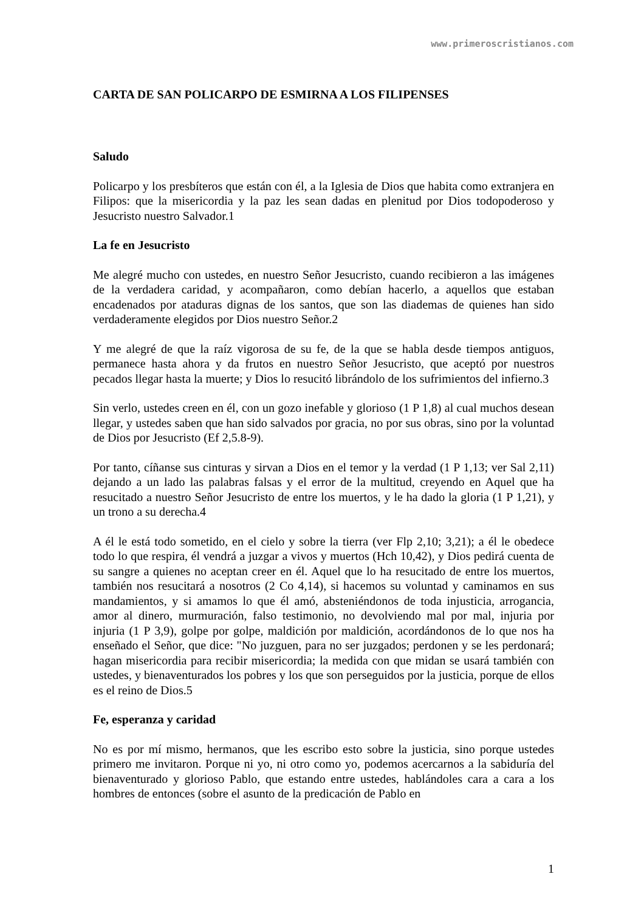www.primeroscristianos.com
CARTA DE SAN POLICARPO DE ESMIRNA A LOS FILIPENSES
Saludo
Policarpo y los presbíteros que están con él, a la Iglesia de Dios que habita como extranjera en Filipos: que la misericordia y la paz les sean dadas en plenitud por Dios todopoderoso y Jesucristo nuestro Salvador.1
La fe en Jesucristo
Me alegré mucho con ustedes, en nuestro Señor Jesucristo, cuando recibieron a las imágenes de la verdadera caridad, y acompañaron, como debían hacerlo, a aquellos que estaban encadenados por ataduras dignas de los santos, que son las diademas de quienes han sido verdaderamente elegidos por Dios nuestro Señor.2
Y me alegré de que la raíz vigorosa de su fe, de la que se habla desde tiempos antiguos, permanece hasta ahora y da frutos en nuestro Señor Jesucristo, que aceptó por nuestros pecados llegar hasta la muerte; y Dios lo resucitó librándolo de los sufrimientos del infierno.3
Sin verlo, ustedes creen en él, con un gozo inefable y glorioso (1 P 1,8) al cual muchos desean llegar, y ustedes saben que han sido salvados por gracia, no por sus obras, sino por la voluntad de Dios por Jesucristo (Ef 2,5.8-9).
Por tanto, cíñanse sus cinturas y sirvan a Dios en el temor y la verdad (1 P 1,13; ver Sal 2,11) dejando a un lado las palabras falsas y el error de la multitud, creyendo en Aquel que ha resucitado a nuestro Señor Jesucristo de entre los muertos, y le ha dado la gloria (1 P 1,21), y un trono a su derecha.4
A él le está todo sometido, en el cielo y sobre la tierra (ver Flp 2,10; 3,21); a él le obedece todo lo que respira, él vendrá a juzgar a vivos y muertos (Hch 10,42), y Dios pedirá cuenta de su sangre a quienes no aceptan creer en él. Aquel que lo ha resucitado de entre los muertos, también nos resucitará a nosotros (2 Co 4,14), si hacemos su voluntad y caminamos en sus mandamientos, y si amamos lo que él amó, absteniéndonos de toda injusticia, arrogancia, amor al dinero, murmuración, falso testimonio, no devolviendo mal por mal, injuria por injuria (1 P 3,9), golpe por golpe, maldición por maldición, acordándonos de lo que nos ha enseñado el Señor, que dice: "No juzguen, para no ser juzgados; perdonen y se les perdonará; hagan misericordia para recibir misericordia; la medida con que midan se usará también con ustedes, y bienaventurados los pobres y los que son perseguidos por la justicia, porque de ellos es el reino de Dios.5
Fe, esperanza y caridad
No es por mí mismo, hermanos, que les escribo esto sobre la justicia, sino porque ustedes primero me invitaron. Porque ni yo, ni otro como yo, podemos acercarnos a la sabiduría del bienaventurado y glorioso Pablo, que estando entre ustedes, hablándoles cara a cara a los hombres de entonces (sobre el asunto de la predicación de Pablo en
1